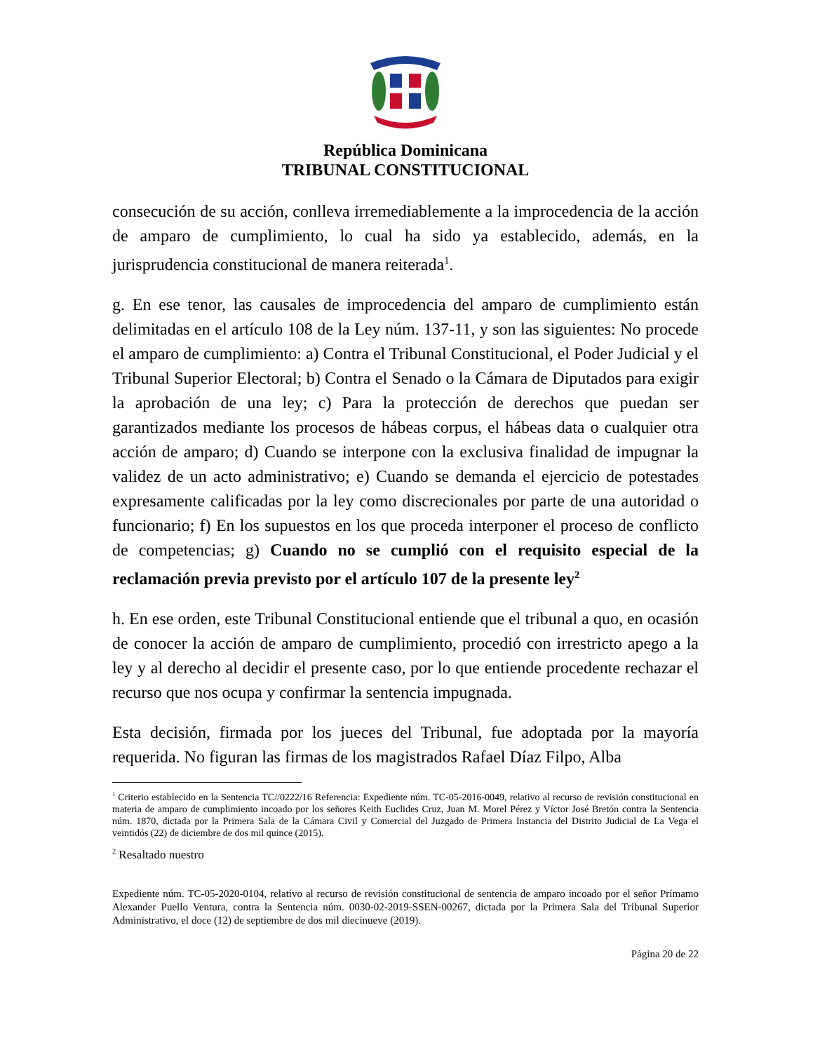República Dominicana
TRIBUNAL CONSTITUCIONAL
consecución de su acción, conlleva irremediablemente a la improcedencia de la acción de amparo de cumplimiento, lo cual ha sido ya establecido, además, en la jurisprudencia constitucional de manera reiterada<sup>1</sup>.
g. En ese tenor, las causales de improcedencia del amparo de cumplimiento están delimitadas en el artículo 108 de la Ley núm. 137-11, y son las siguientes: No procede el amparo de cumplimiento: a) Contra el Tribunal Constitucional, el Poder Judicial y el Tribunal Superior Electoral; b) Contra el Senado o la Cámara de Diputados para exigir la aprobación de una ley; c) Para la protección de derechos que puedan ser garantizados mediante los procesos de hábeas corpus, el hábeas data o cualquier otra acción de amparo; d) Cuando se interpone con la exclusiva finalidad de impugnar la validez de un acto administrativo; e) Cuando se demanda el ejercicio de potestades expresamente calificadas por la ley como discrecionales por parte de una autoridad o funcionario; f) En los supuestos en los que proceda interponer el proceso de conflicto de competencias; g) Cuando no se cumplió con el requisito especial de la reclamación previa previsto por el artículo 107 de la presente ley<sup>2</sup>
h. En ese orden, este Tribunal Constitucional entiende que el tribunal a quo, en ocasión de conocer la acción de amparo de cumplimiento, procedió con irrestricto apego a la ley y al derecho al decidir el presente caso, por lo que entiende procedente rechazar el recurso que nos ocupa y confirmar la sentencia impugnada.
Esta decisión, firmada por los jueces del Tribunal, fue adoptada por la mayoría requerida. No figuran las firmas de los magistrados Rafael Díaz Filpo, Alba
<sup>1</sup> Criterio establecido en la Sentencia TC//0222/16 Referencia: Expediente núm. TC-05-2016-0049, relativo al recurso de revisión constitucional en materia de amparo de cumplimiento incoado por los señores Keith Euclides Cruz, Juan M. Morel Pérez y Víctor José Bretón contra la Sentencia núm. 1870, dictada por la Primera Sala de la Cámara Civil y Comercial del Juzgado de Primera Instancia del Distrito Judicial de La Vega el veintidós (22) de diciembre de dos mil quince (2015).
<sup>2</sup> Resaltado nuestro
Expediente núm. TC-05-2020-0104, relativo al recurso de revisión constitucional de sentencia de amparo incoado por el señor Prímamo Alexander Puello Ventura, contra la Sentencia núm. 0030-02-2019-SSEN-00267, dictada por la Primera Sala del Tribunal Superior Administrativo, el doce (12) de septiembre de dos mil diecinueve (2019).
Página 20 de 22